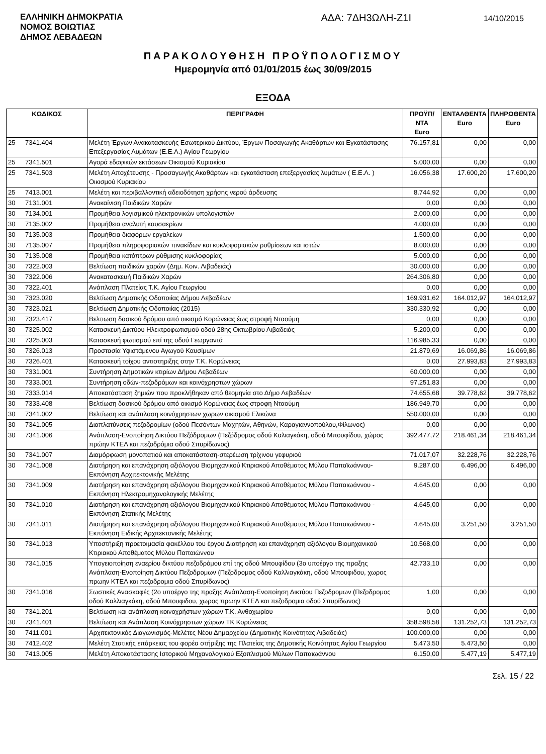ΕΛΛΗΝΙΚΗ ΔΗΜΟΚΡΑΤΙΑ
ΝΟΜΟΣ ΒΟΙΩΤΙΑΣ
ΔΗΜΟΣ ΛΕΒΑΔΕΩΝ
ΑΔΑ: 7ΔΗ3ΩΛΗ-Ζ1Ι
14/10/2015
ΠΑΡΑΚΟΛΟΥΘΗΣΗ ΠΡΟΫΠΟΛΟΓΙΣΜΟΥ
Ημερομηνία από 01/01/2015 έως 30/09/2015
ΕΞΟΔΑ
| ΚΩΔΙΚΟΣ | | ΠΕΡΙΓΡΑΦΗ | ΠΡΟΫΠ/ΝΤΑ Euro | ΕΝΤΑΛΘΕΝΤΑ Euro | ΠΛΗΡΩΘΕΝΤΑ Euro |
| --- | --- | --- | --- | --- | --- |
| 25 | 7341.404 | Μελέτη Έργων Ανακατασκευής Εσωτερικού Δικτύου, Έργων Ποσαγωγής Ακαθάρτων και Εγκατάστασης Επεξεργασίας Λυμάτων (Ε.Ε.Λ.) Αγίου Γεωργίου | 76.157,81 | 0,00 | 0,00 |
| 25 | 7341.501 | Αγορά εδαφικών εκτάσεων Οικισμού Κυριακίου | 5.000,00 | 0,00 | 0,00 |
| 25 | 7341.503 | Μελέτη Αποχέτευσης - Προσαγωγής Ακαθάρτων και εγκατάσταση επεξεργασίας λυμάτων ( Ε.Ε.Λ. ) Οικισμού Κυριακίου | 16.056,38 | 17.600,20 | 17.600,20 |
| 25 | 7413.001 | Μελέτη και περιβαλλοντική αδειοδότηση χρήσης νερού άρδευσης | 8.744,92 | 0,00 | 0,00 |
| 30 | 7131.001 | Ανακαίνιση Παιδικών Χαρών | 0,00 | 0,00 | 0,00 |
| 30 | 7134.001 | Προμήθεια λογισμικού ηλεκτρονικών υπολογιστών | 2.000,00 | 0,00 | 0,00 |
| 30 | 7135.002 | Προμήθεια αναλυτή καυσαερίων | 4.000,00 | 0,00 | 0,00 |
| 30 | 7135.003 | Προμήθεια διαφόρων εργαλείων | 1.500,00 | 0,00 | 0,00 |
| 30 | 7135.007 | Προμήθεια πληροφοριακών πινακίδων και κυκλοφοριακών ρυθμίσεων και ιστών | 8.000,00 | 0,00 | 0,00 |
| 30 | 7135.008 | Προμήθεια κατόπτρων ρύθμισης κυκλοφορίας | 5.000,00 | 0,00 | 0,00 |
| 30 | 7322.003 | Βελτίωση παιδικών χαρών (Δημ. Κοιν. Λιβαδειάς) | 30.000,00 | 0,00 | 0,00 |
| 30 | 7322.006 | Ανακατασκευή Παιδικών Χαρών | 264.306,80 | 0,00 | 0,00 |
| 30 | 7322.401 | Ανάπλαση Πλατείας Τ.Κ. Αγίου Γεωργίου | 0,00 | 0,00 | 0,00 |
| 30 | 7323.020 | Βελτίωση Δημοτικής Οδοποιίας Δήμου Λεβαδέων | 169.931,62 | 164.012,97 | 164.012,97 |
| 30 | 7323.021 | Βελτίωση Δημοτικής Οδοποιίας (2015) | 330.330,92 | 0,00 | 0,00 |
| 30 | 7323.417 | Βελτιωση δασικού δρόμου από οικισμό Κορώνειας έως στροφή Νταούμη | 0,00 | 0,00 | 0,00 |
| 30 | 7325.002 | Κατασκευή Δικτύου Ηλεκτροφωτισμού οδού 28ης Οκτωβρίου Λιβαδειάς | 5.200,00 | 0,00 | 0,00 |
| 30 | 7325.003 | Κατασκευή φωτισμού επί της οδού Γεωργαντά | 116.985,33 | 0,00 | 0,00 |
| 30 | 7326.013 | Προστασία Υφιστάμενου Αγωγού Καυσίμων | 21.879,69 | 16.069,86 | 16.069,86 |
| 30 | 7326.401 | Κατασκευή τοίχου αντιστηριξης στην Τ.Κ. Κορώνειας | 0,00 | 27.993,83 | 27.993,83 |
| 30 | 7331.001 | Συντήρηση Δημοτικών κτιρίων Δήμου Λεβαδέων | 60.000,00 | 0,00 | 0,00 |
| 30 | 7333.001 | Συντήρηση οδών-πεζοδρόμων και κοινόχρηστων χώρων | 97.251,83 | 0,00 | 0,00 |
| 30 | 7333.014 | Αποκατάσταση ζημιών που προκλήθηκαν από θεομηνία στο Δήμο Λεβαδέων | 74.655,68 | 39.778,62 | 39.778,62 |
| 30 | 7333.408 | Βελτίωση δασικού δρόμου από οικισμό Κορώνειας έως στροφη Νταούμη | 186.949,70 | 0,00 | 0,00 |
| 30 | 7341.002 | Βελτίωση και ανάπλαση κοινόχρηστων χωρων οικισμού Ελικώνα | 550.000,00 | 0,00 | 0,00 |
| 30 | 7341.005 | Διαπλατύνσεις πεζοδρομίων (οδού Πεσόντων Μαχητών, Αθηνών, Καραγιαννοπούλου,Φίλωνος) | 0,00 | 0,00 | 0,00 |
| 30 | 7341.006 | Ανάπλαση-Ενοποίηση Δικτύου Πεζόδρομων (Πεζόδρομος οδού Καλιαγκάκη, οδού Μπουφίδου, χώρος πρώην ΚΤΕΛ και πεζοδρόμια οδού Σπυρίδωνος) | 392.477,72 | 218.461,34 | 218.461,34 |
| 30 | 7341.007 | Διαμόρφωση μονοπατιού και αποκατάσταση-στερέωση τρίχινου γεφυριού | 71.017,07 | 32.228,76 | 32.228,76 |
| 30 | 7341.008 | Διατήρηση και επανάχρηση αξιόλογου Βιομηχανικού Κτιριακού Αποθέματος Μύλου Παπαϊωάννου-Εκπόνηση Αρχιτεκτονικής Μελέτης | 9.287,00 | 6.496,00 | 6.496,00 |
| 30 | 7341.009 | Διατήρηση και επανάχρηση αξιόλογου Βιομηχανικού Κτιριακού Αποθέματος Μύλου Παπαιωάννου - Εκπόνηση Ηλεκτρομηχανολογικής Μελέτης | 4.645,00 | 0,00 | 0,00 |
| 30 | 7341.010 | Διατήρηση και επανάχρηση αξιόλογου Βιομηχανικού Κτιριακού Αποθέματος Μύλου Παπαιωάννου - Εκπόνηση Στατικής Μελέτης | 4.645,00 | 0,00 | 0,00 |
| 30 | 7341.011 | Διατήρηση και επανάχρηση αξιόλογου Βιομηχανικού Κτιριακού Αποθέματος Μύλου Παπαιωάννου - Εκπόνηση Ειδικής Αρχιτεκτονικής Μελέτης | 4.645,00 | 3.251,50 | 3.251,50 |
| 30 | 7341.013 | Υποστήριξη προετοιμασία φακέλλου του έργου Διατήρηση και επανάχρηση αξιόλογου Βιομηχανικού Κτιριακού Αποθέματος Μύλου Παπαιώννου | 10.568,00 | 0,00 | 0,00 |
| 30 | 7341.015 | Υπογειοποίηση εναερίου δικτύου πεζοδρόμου επί της οδού Μπουφίδου (3ο υποέργο της πραξης Ανάπλαση-Ενοποίηση Δικτύου Πεζοδρομων (Πεζοδρομος οδού Καλλιαγκάκη, οδού Μπουφιδου, χωρος πρωην ΚΤΕΛ και πεζοδρομια οδού Σπυρίδωνος) | 42.733,10 | 0,00 | 0,00 |
| 30 | 7341.016 | Σωστικές Ανασκαφές (2ο υποέργο της πραξης Ανάπλαση-Ενοποίηση Δικτύου Πεζοδρομων (Πεζοδρομος οδού Καλλιαγκάκη, οδού Μπουφιδου, χωρος πρωην ΚΤΕΛ και πεζοδρομια οδού Σπυρίδωνος) | 1,00 | 0,00 | 0,00 |
| 30 | 7341.201 | Βελτίωση και ανάπλαση κοινοχρήστων χώρων Τ.Κ. Ανθοχωρίου | 0,00 | 0,00 | 0,00 |
| 30 | 7341.401 | Βελτίωση και Ανάπλαση Κοινόχρηστων χώρων ΤΚ Κορώνειας | 358.598,58 | 131.252,73 | 131.252,73 |
| 30 | 7411.001 | Αρχιτεκτονικός Διαγωνισμός-Μελέτες Νέου Δημαρχείου (Δημοτικής Κοινότητας Λιβαδειάς) | 100.000,00 | 0,00 | 0,00 |
| 30 | 7412.402 | Μελέτη Στατικής επάρκειας του φορέα στήριξης της Πλατείας της Δημοτικής Κοινότητας Αγίου Γεωργίου | 5.473,50 | 5.473,50 | 0,00 |
| 30 | 7413.005 | Μελέτη Αποκατάστασης Ιστορικού Μηχανολογικού Εξοπλισμού Μύλων Παπαιωάννου | 6.150,00 | 5.477,19 | 5.477,19 |
Σελ. 15 / 22